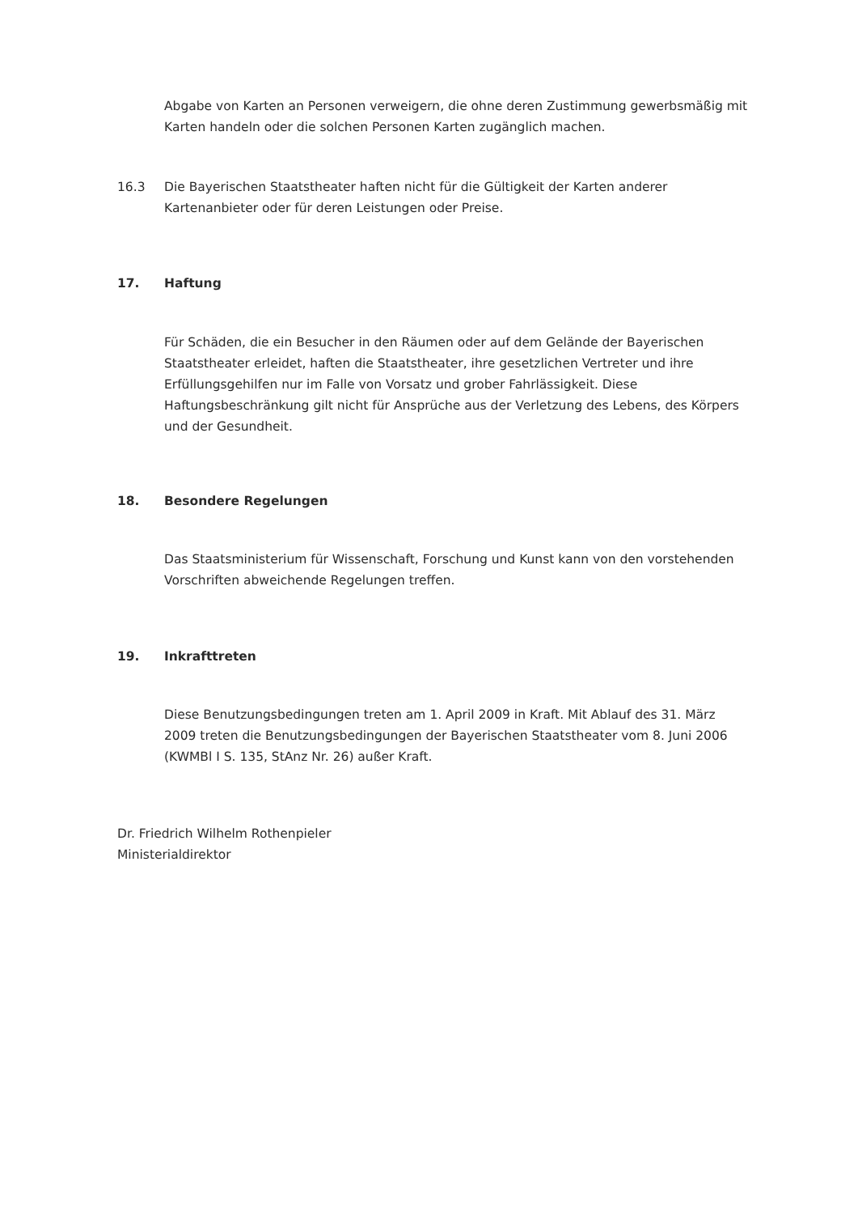Abgabe von Karten an Personen verweigern, die ohne deren Zustimmung gewerbsmäßig mit Karten handeln oder die solchen Personen Karten zugänglich machen.
16.3 Die Bayerischen Staatstheater haften nicht für die Gültigkeit der Karten anderer Kartenanbieter oder für deren Leistungen oder Preise.
17. Haftung
Für Schäden, die ein Besucher in den Räumen oder auf dem Gelände der Bayerischen Staatstheater erleidet, haften die Staatstheater, ihre gesetzlichen Vertreter und ihre Erfüllungsgehilfen nur im Falle von Vorsatz und grober Fahrlässigkeit. Diese Haftungsbeschränkung gilt nicht für Ansprüche aus der Verletzung des Lebens, des Körpers und der Gesundheit.
18. Besondere Regelungen
Das Staatsministerium für Wissenschaft, Forschung und Kunst kann von den vorstehenden Vorschriften abweichende Regelungen treffen.
19. Inkrafttreten
Diese Benutzungsbedingungen treten am 1. April 2009 in Kraft. Mit Ablauf des 31. März 2009 treten die Benutzungsbedingungen der Bayerischen Staatstheater vom 8. Juni 2006 (KWMBl I S. 135, StAnz Nr. 26) außer Kraft.
Dr. Friedrich Wilhelm Rothenpieler
Ministerialdirektor